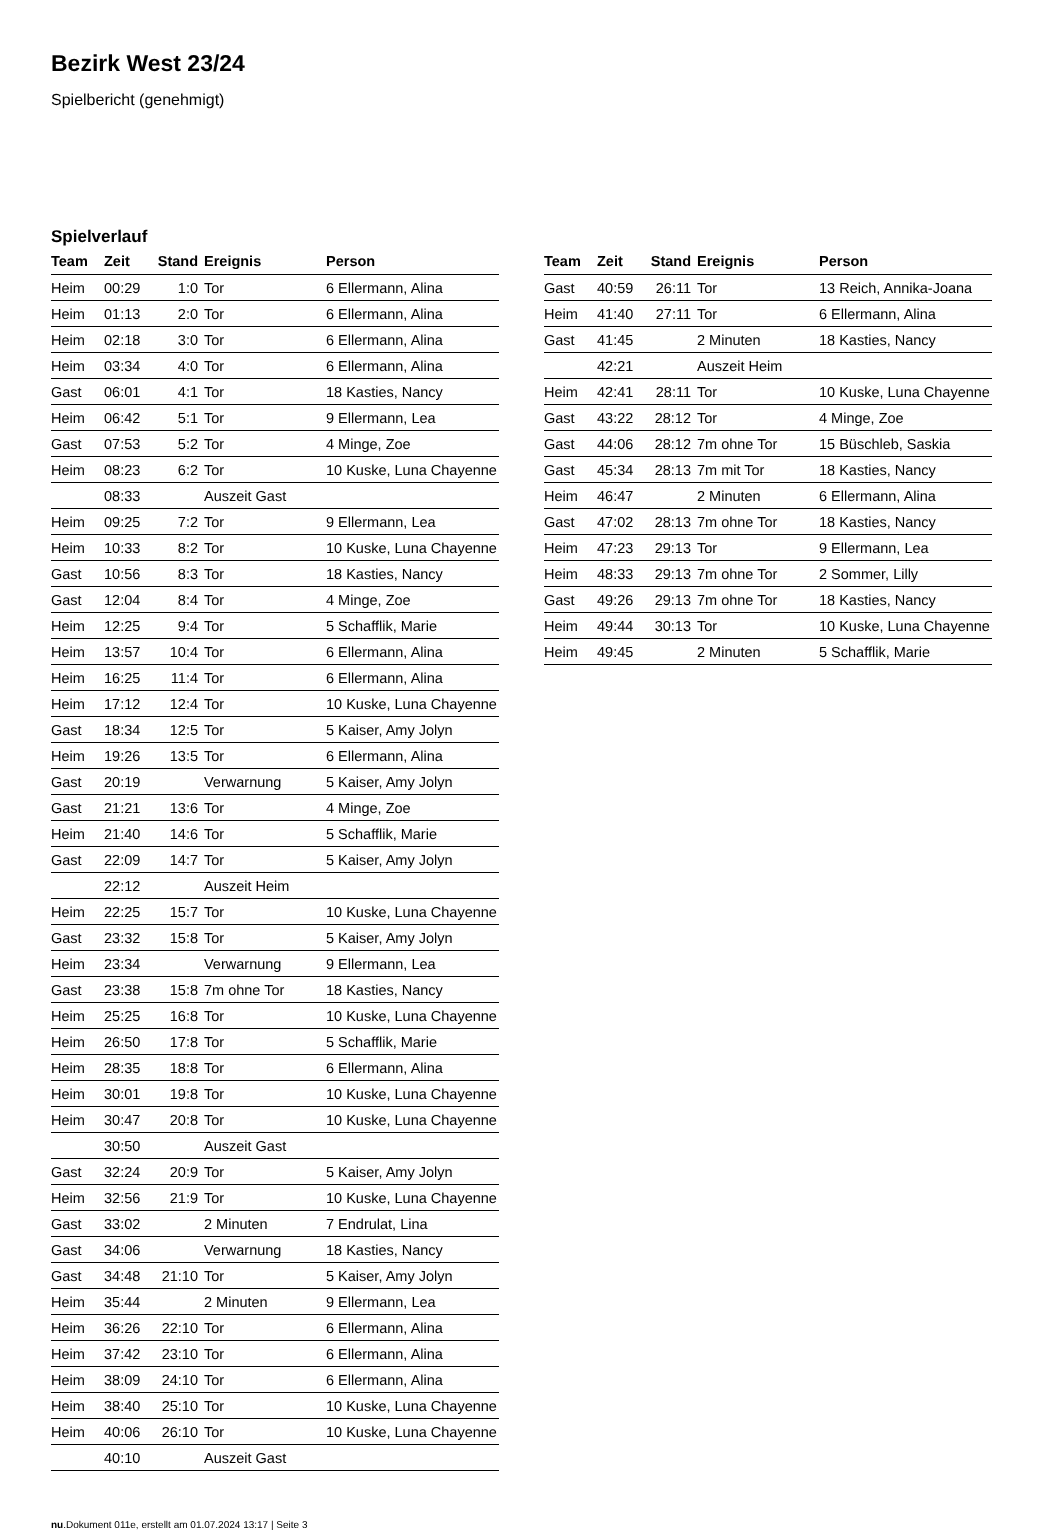Bezirk West 23/24
Spielbericht (genehmigt)
Spielverlauf
| Team | Zeit | Stand | Ereignis | Person |
| --- | --- | --- | --- | --- |
| Heim | 00:29 | 1:0 | Tor | 6 Ellermann, Alina |
| Heim | 01:13 | 2:0 | Tor | 6 Ellermann, Alina |
| Heim | 02:18 | 3:0 | Tor | 6 Ellermann, Alina |
| Heim | 03:34 | 4:0 | Tor | 6 Ellermann, Alina |
| Gast | 06:01 | 4:1 | Tor | 18 Kasties, Nancy |
| Heim | 06:42 | 5:1 | Tor | 9 Ellermann, Lea |
| Gast | 07:53 | 5:2 | Tor | 4 Minge, Zoe |
| Heim | 08:23 | 6:2 | Tor | 10 Kuske, Luna Chayenne |
| | 08:33 | | Auszeit Gast | |
| Heim | 09:25 | 7:2 | Tor | 9 Ellermann, Lea |
| Heim | 10:33 | 8:2 | Tor | 10 Kuske, Luna Chayenne |
| Gast | 10:56 | 8:3 | Tor | 18 Kasties, Nancy |
| Gast | 12:04 | 8:4 | Tor | 4 Minge, Zoe |
| Heim | 12:25 | 9:4 | Tor | 5 Schafflik, Marie |
| Heim | 13:57 | 10:4 | Tor | 6 Ellermann, Alina |
| Heim | 16:25 | 11:4 | Tor | 6 Ellermann, Alina |
| Heim | 17:12 | 12:4 | Tor | 10 Kuske, Luna Chayenne |
| Gast | 18:34 | 12:5 | Tor | 5 Kaiser, Amy Jolyn |
| Heim | 19:26 | 13:5 | Tor | 6 Ellermann, Alina |
| Gast | 20:19 | | Verwarnung | 5 Kaiser, Amy Jolyn |
| Gast | 21:21 | 13:6 | Tor | 4 Minge, Zoe |
| Heim | 21:40 | 14:6 | Tor | 5 Schafflik, Marie |
| Gast | 22:09 | 14:7 | Tor | 5 Kaiser, Amy Jolyn |
| | 22:12 | | Auszeit Heim | |
| Heim | 22:25 | 15:7 | Tor | 10 Kuske, Luna Chayenne |
| Gast | 23:32 | 15:8 | Tor | 5 Kaiser, Amy Jolyn |
| Heim | 23:34 | | Verwarnung | 9 Ellermann, Lea |
| Gast | 23:38 | 15:8 | 7m ohne Tor | 18 Kasties, Nancy |
| Heim | 25:25 | 16:8 | Tor | 10 Kuske, Luna Chayenne |
| Heim | 26:50 | 17:8 | Tor | 5 Schafflik, Marie |
| Heim | 28:35 | 18:8 | Tor | 6 Ellermann, Alina |
| Heim | 30:01 | 19:8 | Tor | 10 Kuske, Luna Chayenne |
| Heim | 30:47 | 20:8 | Tor | 10 Kuske, Luna Chayenne |
| | 30:50 | | Auszeit Gast | |
| Gast | 32:24 | 20:9 | Tor | 5 Kaiser, Amy Jolyn |
| Heim | 32:56 | 21:9 | Tor | 10 Kuske, Luna Chayenne |
| Gast | 33:02 | | 2 Minuten | 7 Endrulat, Lina |
| Gast | 34:06 | | Verwarnung | 18 Kasties, Nancy |
| Gast | 34:48 | 21:10 | Tor | 5 Kaiser, Amy Jolyn |
| Heim | 35:44 | | 2 Minuten | 9 Ellermann, Lea |
| Heim | 36:26 | 22:10 | Tor | 6 Ellermann, Alina |
| Heim | 37:42 | 23:10 | Tor | 6 Ellermann, Alina |
| Heim | 38:09 | 24:10 | Tor | 6 Ellermann, Alina |
| Heim | 38:40 | 25:10 | Tor | 10 Kuske, Luna Chayenne |
| Heim | 40:06 | 26:10 | Tor | 10 Kuske, Luna Chayenne |
| | 40:10 | | Auszeit Gast | |
| Team | Zeit | Stand | Ereignis | Person |
| --- | --- | --- | --- | --- |
| Gast | 40:59 | 26:11 | Tor | 13 Reich, Annika-Joana |
| Heim | 41:40 | 27:11 | Tor | 6 Ellermann, Alina |
| Gast | 41:45 | | 2 Minuten | 18 Kasties, Nancy |
| | 42:21 | | Auszeit Heim | |
| Heim | 42:41 | 28:11 | Tor | 10 Kuske, Luna Chayenne |
| Gast | 43:22 | 28:12 | Tor | 4 Minge, Zoe |
| Gast | 44:06 | 28:12 | 7m ohne Tor | 15 Büschleb, Saskia |
| Gast | 45:34 | 28:13 | 7m mit Tor | 18 Kasties, Nancy |
| Heim | 46:47 | | 2 Minuten | 6 Ellermann, Alina |
| Gast | 47:02 | 28:13 | 7m ohne Tor | 18 Kasties, Nancy |
| Heim | 47:23 | 29:13 | Tor | 9 Ellermann, Lea |
| Heim | 48:33 | 29:13 | 7m ohne Tor | 2 Sommer, Lilly |
| Gast | 49:26 | 29:13 | 7m ohne Tor | 18 Kasties, Nancy |
| Heim | 49:44 | 30:13 | Tor | 10 Kuske, Luna Chayenne |
| Heim | 49:45 | | 2 Minuten | 5 Schafflik, Marie |
nu.Dokument 011e, erstellt am 01.07.2024 13:17 | Seite 3